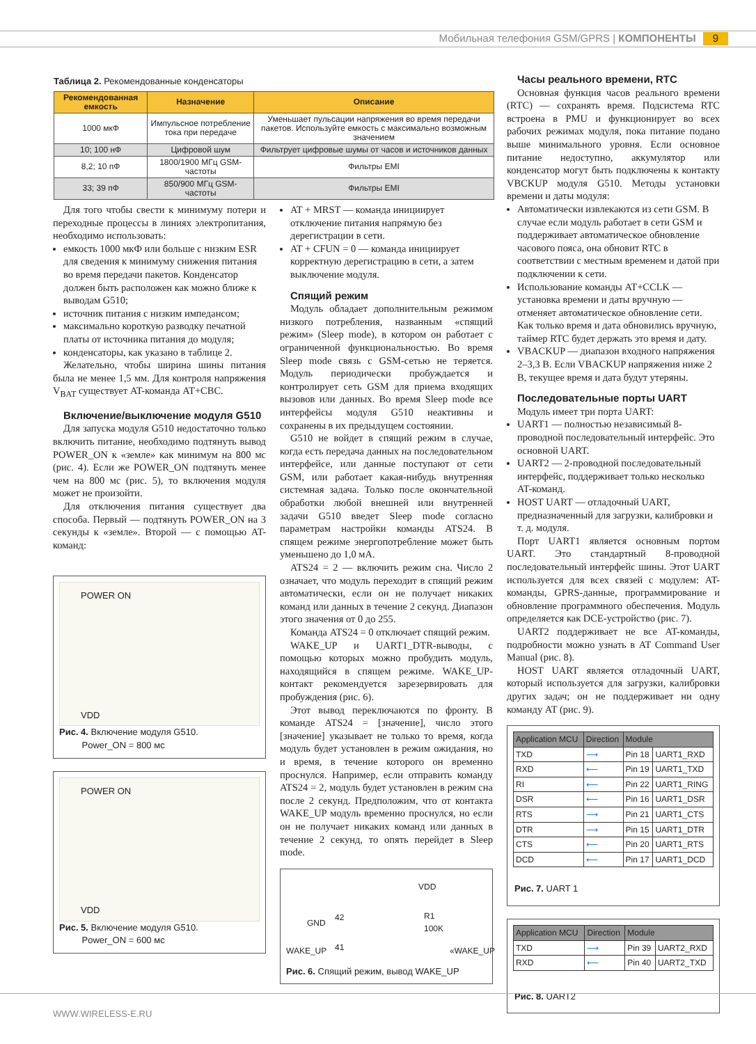Мобильная телефония GSM/GPRS | КОМПОНЕНТЫ 9
Таблица 2. Рекомендованные конденсаторы
| Рекомендованная емкость | Назначение | Описание |
| --- | --- | --- |
| 1000 мкФ | Импульсное потребление тока при передаче | Уменьшает пульсации напряжения во время передачи пакетов. Используйте емкость с максимально возможным значением |
| 10; 100 нФ | Цифровой шум | Фильтрует цифровые шумы от часов и источников данных |
| 8,2; 10 пФ | 1800/1900 МГц GSM-частоты | Фильтры EMI |
| 33; 39 пФ | 850/900 МГц GSM-частоты | Фильтры EMI |
Для того чтобы свести к минимуму потери и переходные процессы в линиях электропитания, необходимо использовать:
емкость 1000 мкФ или больше с низким ESR для сведения к минимуму снижения питания во время передачи пакетов. Конденсатор должен быть расположен как можно ближе к выводам G510;
источник питания с низким импедансом;
максимально короткую разводку печатной платы от источника питания до модуля;
конденсаторы, как указано в таблице 2.
Желательно, чтобы ширина шины питания была не менее 1,5 мм. Для контроля напряжения V<sub>BAT</sub> существует AT-команда AT+CBC.
Включение/выключение модуля G510
Для запуска модуля G510 недостаточно только включить питание, необходимо подтянуть вывод POWER_ON к «земле» как минимум на 800 мс (рис. 4). Если же POWER_ON подтянуть менее чем на 800 мс (рис. 5), то включения модуля может не произойти.
Для отключения питания существует два способа. Первый — подтянуть POWER_ON на 3 секунды к «земле». Второй — с помощью AT-команд:
POWER ON
VDD
Рис. 4. Включение модуля G510.
Power_ON = 800 мс
POWER ON
VDD
Рис. 5. Включение модуля G510.
Power_ON = 600 мс
AT + MRST — команда инициирует отключение питания напрямую без дерегистрации в сети.
AT + CFUN = 0 — команда инициирует корректную дерегистрацию в сети, а затем выключение модуля.
Спящий режим
Модуль обладает дополнительным режимом низкого потребления, названным «спящий режим» (Sleep mode), в котором он работает с ограниченной функциональностью. Во время Sleep mode связь с GSM-сетью не теряется. Модуль периодически пробуждается и контролирует сеть GSM для приема входящих вызовов или данных. Во время Sleep mode все интерфейсы модуля G510 неактивны и сохранены в их предыдущем состоянии.
G510 не войдет в спящий режим в случае, когда есть передача данных на последовательном интерфейсе, или данные поступают от сети GSM, или работает какая-нибудь внутренняя системная задача. Только после окончательной обработки любой внешней или внутренней задачи G510 введет Sleep mode согласно параметрам настройки команды ATS24. В спящем режиме энергопотребление может быть уменьшено до 1,0 мА.
ATS24 = 2 — включить режим сна. Число 2 означает, что модуль переходит в спящий режим автоматически, если он не получает никаких команд или данных в течение 2 секунд. Диапазон этого значения от 0 до 255.
Команда ATS24 = 0 отключает спящий режим.
WAKE_UP и UART1_DTR-выводы, с помощью которых можно пробудить модуль, находящийся в спящем режиме. WAKE_UP-контакт рекомендуется зарезервировать для пробуждения (рис. 6).
Этот вывод переключаются по фронту. В команде ATS24 = [значение], число этого [значение] указывает не только то время, когда модуль будет установлен в режим ожидания, но и время, в течение которого он временно проснулся. Например, если отправить команду ATS24 = 2, модуль будет установлен в режим сна после 2 секунд. Предположим, что от контакта WAKE_UP модуль временно проснулся, но если он не получает никаких команд или данных в течение 2 секунд, то опять перейдет в Sleep mode.
VDD
R1
100K GND
42
WAKE_UP 41 «WAKE_UP
Рис. 6. Спящий режим, вывод WAKE_UP
Часы реального времени, RTC
Основная функция часов реального времени (RTC) — сохранять время. Подсистема RTC встроена в PMU и функционирует во всех рабочих режимах модуля, пока питание подано выше минимального уровня. Если основное питание недоступно, аккумулятор или конденсатор могут быть подключены к контакту VBCKUP модуля G510. Методы установки времени и даты модуля:
Автоматически извлекаются из сети GSM. В случае если модуль работает в сети GSM и поддерживает автоматическое обновление часового пояса, она обновит RTC в соответствии с местным временем и датой при подключении к сети.
Использование команды AT+CCLK — установка времени и даты вручную — отменяет автоматическое обновление сети. Как только время и дата обновились вручную, таймер RTC будет держать это время и дату.
VBACKUP — диапазон входного напряжения 2–3,3 В. Если VBACKUP напряжения ниже 2 В, текущее время и дата будут утеряны.
Последовательные порты UART
Модуль имеет три порта UART:
UART1 — полностью независимый 8-проводной последовательный интерфейс. Это основной UART.
UART2 — 2-проводной последовательный интерфейс, поддерживает только несколько AT-команд.
HOST UART — отладочный UART, предназначенный для загрузки, калибровки и т. д. модуля.
Порт UART1 является основным портом UART. Это стандартный 8-проводной последовательный интерфейс шины. Этот UART используется для всех связей с модулем: AT-команды, GPRS-данные, программирование и обновление программного обеспечения. Модуль определяется как DCE-устройство (рис. 7).
UART2 поддерживает не все AT-команды, подробности можно узнать в AT Command User Manual (рис. 8).
HOST UART является отладочный UART, который используется для загрузки, калибровки других задач; он не поддерживает ни одну команду AT (рис. 9).
| Application MCU | Direction | Module | |
| TXD | ⟶ | Pin 18 | UART1_RXD |
| RXD | ⟵ | Pin 19 | UART1_TXD |
| RI | ⟵ | Pin 22 | UART1_RING |
| DSR | ⟵ | Pin 16 | UART1_DSR |
| RTS | ⟶ | Pin 21 | UART1_CTS |
| DTR | ⟶ | Pin 15 | UART1_DTR |
| CTS | ⟵ | Pin 20 | UART1_RTS |
| DCD | ⟵ | Pin 17 | UART1_DCD |
Рис. 7. UART 1
| Application MCU | Direction | Module | |
| TXD | ⟶ | Pin 39 | UART2_RXD |
| RXD | ⟵ | Pin 40 | UART2_TXD |
Рис. 8. UART2
WWW.WIRELESS-E.RU